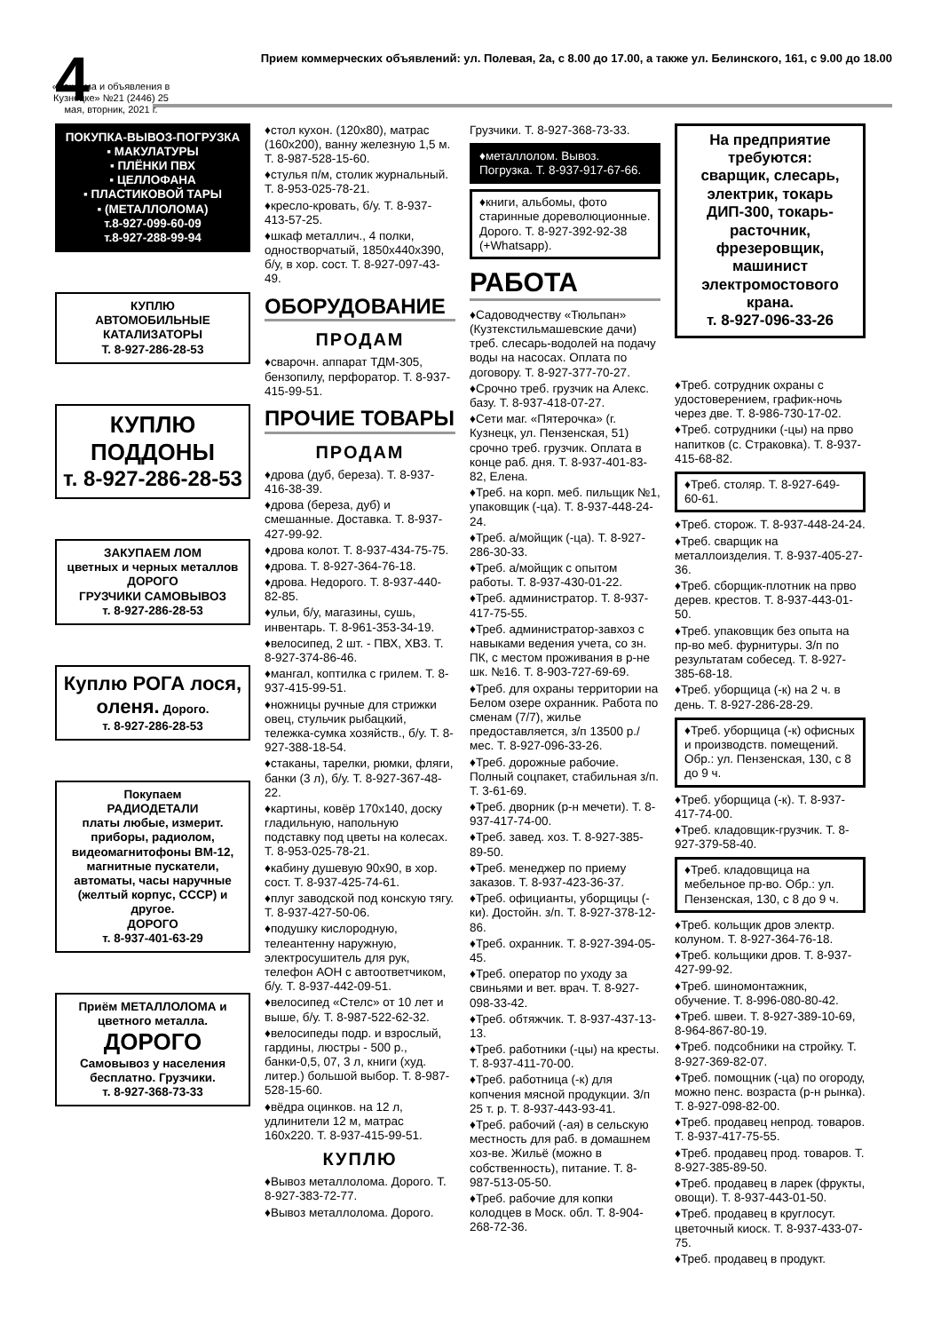4
Прием коммерческих объявлений: ул. Полевая, 2а, с 8.00 до 17.00, а также ул. Белинского, 161, с 9.00 до 18.00
«Реклама и объявления в Кузнецке» №21 (2446) 25 мая, вторник, 2021 г.
ПОКУПКА-ВЫВОЗ-ПОГРУЗКА
▪ МАКУЛАТУРЫ
▪ ПЛЁНКИ ПВХ
▪ ЦЕЛЛОФАНА
▪ ПЛАСТИКОВОЙ ТАРЫ
▪ (МЕТАЛЛОЛОМА)
т.8-927-099-60-09
т.8-927-288-99-94
КУПЛЮ
АВТОМОБИЛЬНЫЕ КАТАЛИЗАТОРЫ
Т. 8-927-286-28-53
КУПЛЮ ПОДДОНЫ
т. 8-927-286-28-53
ЗАКУПАЕМ ЛОМ
цветных и черных металлов ДОРОГО
ГРУЗЧИКИ САМОВЫВОЗ
т. 8-927-286-28-53
Куплю РОГА лося, оленя. Дорого.
т. 8-927-286-28-53
Покупаем
РАДИОДЕТАЛИ
платы любые, измерит. приборы, радиолом, видеомагнитофоны ВМ-12, магнитные пускатели, автоматы, часы наручные (желтый корпус, СССР) и другое.
ДОРОГО
т. 8-937-401-63-29
Приём МЕТАЛЛОЛОМА и цветного металла.
ДОРОГО
Самовывоз у населения бесплатно. Грузчики.
т. 8-927-368-73-33
♦стол кухон. (120х80), матрас (160х200), ванну железную 1,5 м. Т. 8-987-528-15-60.
♦стулья п/м, столик журнальный. Т. 8-953-025-78-21.
♦кресло-кровать, б/у. Т. 8-937-413-57-25.
♦шкаф металлич., 4 полки, одностворчатый, 1850х440х390, б/у, в хор. сост. Т. 8-927-097-43-49.
ОБОРУДОВАНИЕ
ПРОДАМ
♦сварочн. аппарат ТДМ-305, бензопилу, перфоратор. Т. 8-937-415-99-51.
ПРОЧИЕ ТОВАРЫ
ПРОДАМ
♦дрова (дуб, береза). Т. 8-937-416-38-39.
♦дрова (береза, дуб) и смешанные. Доставка. Т. 8-937-427-99-92.
♦дрова колот. Т. 8-937-434-75-75.
♦дрова. Т. 8-927-364-76-18.
♦дрова. Недорого. Т. 8-937-440-82-85.
♦ульи, б/у, магазины, сушь, инвентарь. Т. 8-961-353-34-19.
♦велосипед, 2 шт. - ПВХ, ХВЗ. Т. 8-927-374-86-46.
♦мангал, коптилка с грилем. Т. 8-937-415-99-51.
♦ножницы ручные для стрижки овец, стульчик рыбацкий, тележка-сумка хозяйств., б/у. Т. 8-927-388-18-54.
♦стаканы, тарелки, рюмки, фляги, банки (3 л), б/у. Т. 8-927-367-48-22.
♦картины, ковёр 170х140, доску гладильную, напольную подставку под цветы на колесах. Т. 8-953-025-78-21.
♦кабину душевую 90х90, в хор. сост. Т. 8-937-425-74-61.
♦плуг заводской под конскую тягу. Т. 8-937-427-50-06.
♦подушку кислородную, телеантенну наружную, электросушитель для рук, телефон АОН с автоответчиком, б/у. Т. 8-937-442-09-51.
♦велосипед «Стелс» от 10 лет и выше, б/у. Т. 8-987-522-62-32.
♦велосипеды подр. и взрослый, гардины, люстры - 500 р., банки-0,5, 07, 3 л, книги (худ. литер.) большой выбор. Т. 8-987-528-15-60.
♦вёдра оцинков. на 12 л, удлинители 12 м, матрас 160х220. Т. 8-937-415-99-51.
КУПЛЮ
♦Вывоз металлолома. Дорого. Т. 8-927-383-72-77.
♦Вывоз металлолома. Дорого.
Грузчики. Т. 8-927-368-73-33.
♦металлолом. Вывоз. Погрузка. Т. 8-937-917-67-66.
♦книги, альбомы, фото старинные дореволюционные. Дорого. Т. 8-927-392-92-38 (+Whatsapp).
РАБОТА
♦Садоводчеству «Тюльпан» (Кузтекстильмашевские дачи) треб. слесарь-водолей на подачу воды на насосах. Оплата по договору. Т. 8-927-377-70-27.
♦Срочно треб. грузчик на Алекс. базу. Т. 8-937-418-07-27.
♦Сети маг. «Пятерочка» (г. Кузнецк, ул. Пензенская, 51) срочно треб. грузчик. Оплата в конце раб. дня. Т. 8-937-401-83-82, Елена.
♦Треб. на корп. меб. пильщик №1, упаковщик (-ца). Т. 8-937-448-24-24.
♦Треб. а/мойщик (-ца). Т. 8-927-286-30-33.
♦Треб. а/мойщик с опытом работы. Т. 8-937-430-01-22.
♦Треб. администратор. Т. 8-937-417-75-55.
♦Треб. администратор-завхоз с навыками ведения учета, со зн. ПК, с местом проживания в р-не шк. №16. Т. 8-903-727-69-69.
♦Треб. для охраны территории на Белом озере охранник. Работа по сменам (7/7), жилье предоставляется, з/п 13500 р./мес. Т. 8-927-096-33-26.
♦Треб. дорожные рабочие. Полный соцпакет, стабильная з/п. Т. 3-61-69.
♦Треб. дворник (р-н мечети). Т. 8-937-417-74-00.
♦Треб. завед. хоз. Т. 8-927-385-89-50.
♦Треб. менеджер по приему заказов. Т. 8-937-423-36-37.
♦Треб. официанты, уборщицы (-ки). Достойн. з/п. Т. 8-927-378-12-86.
♦Треб. охранник. Т. 8-927-394-05-45.
♦Треб. оператор по уходу за свиньями и вет. врач. Т. 8-927-098-33-42.
♦Треб. обтяжчик. Т. 8-937-437-13-13.
♦Треб. работники (-цы) на кресты. Т. 8-937-411-70-00.
♦Треб. работница (-к) для копчения мясной продукции. З/п 25 т. р. Т. 8-937-443-93-41.
♦Треб. рабочий (-ая) в сельскую местность для раб. в домашнем хоз-ве. Жильё (можно в собственность), питание. Т. 8-987-513-05-50.
♦Треб. рабочие для копки колодцев в Моск. обл. Т. 8-904-268-72-36.
На предприятие требуются:
сварщик, слесарь, электрик, токарь ДИП-300, токарь-расточник, фрезеровщик, машинист электромостового крана.
т. 8-927-096-33-26
♦Треб. сотрудник охраны с удостоверением, график-ночь через две. Т. 8-986-730-17-02.
♦Треб. сотрудники (-цы) на прво напитков (с. Страковка). Т. 8-937-415-68-82.
♦Треб. столяр. Т. 8-927-649-60-61.
♦Треб. сторож. Т. 8-937-448-24-24.
♦Треб. сварщик на металлоизделия. Т. 8-937-405-27-36.
♦Треб. сборщик-плотник на прво дерев. крестов. Т. 8-937-443-01-50.
♦Треб. упаковщик без опыта на пр-во меб. фурнитуры. З/п по результатам собесед. Т. 8-927-385-68-18.
♦Треб. уборщица (-к) на 2 ч. в день. Т. 8-927-286-28-29.
♦Треб. уборщица (-к) офисных и производств. помещений. Обр.: ул. Пензенская, 130, с 8 до 9 ч.
♦Треб. уборщица (-к). Т. 8-937-417-74-00.
♦Треб. кладовщик-грузчик. Т. 8-927-379-58-40.
♦Треб. кладовщица на мебельное пр-во. Обр.: ул. Пензенская, 130, с 8 до 9 ч.
♦Треб. кольщик дров электр. колуном. Т. 8-927-364-76-18.
♦Треб. кольщики дров. Т. 8-937-427-99-92.
♦Треб. шиномонтажник, обучение. Т. 8-996-080-80-42.
♦Треб. швеи. Т. 8-927-389-10-69, 8-964-867-80-19.
♦Треб. подсобники на стройку. Т. 8-927-369-82-07.
♦Треб. помощник (-ца) по огороду, можно пенс. возраста (р-н рынка). Т. 8-927-098-82-00.
♦Треб. продавец непрод. товаров. Т. 8-937-417-75-55.
♦Треб. продавец прод. товаров. Т. 8-927-385-89-50.
♦Треб. продавец в ларек (фрукты, овощи). Т. 8-937-443-01-50.
♦Треб. продавец в круглосут. цветочный киоск. Т. 8-937-433-07-75.
♦Треб. продавец в продукт.